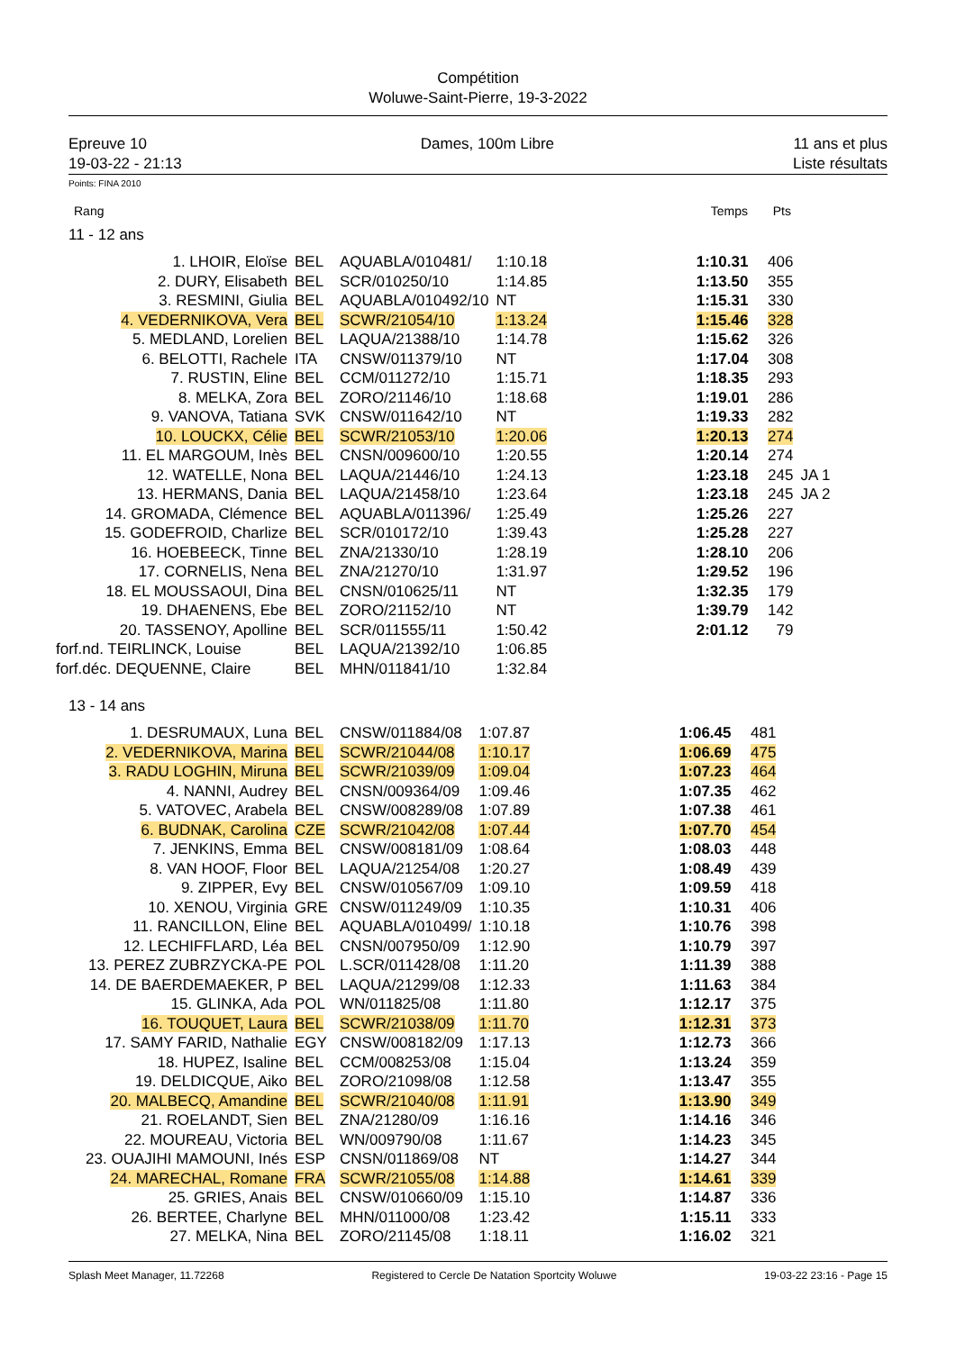Compétition
Woluwe-Saint-Pierre, 19-3-2022
Epreuve 10
19-03-22 - 21:13
Dames, 100m Libre 11 ans et plus
Liste résultats
Points: FINA 2010
| Rang | Temps | Pts |
11 - 12 ans
| 1. LHOIR, Eloïse | BEL | AQUABLA/010481/ | 1:10.18 | 1:10.31 | 406 | |
| 2. DURY, Elisabeth | BEL | SCR/010250/10 | 1:14.85 | 1:13.50 | 355 | |
| 3. RESMINI, Giulia | BEL | AQUABLA/010492/10 | NT | 1:15.31 | 330 | |
| 4. VEDERNIKOVA, Vera | BEL | SCWR/21054/10 | 1:13.24 | 1:15.46 | 328 | |
| 5. MEDLAND, Lorelien | BEL | LAQUA/21388/10 | 1:14.78 | 1:15.62 | 326 | |
| 6. BELOTTI, Rachele | ITA | CNSW/011379/10 | NT | 1:17.04 | 308 | |
| 7. RUSTIN, Eline | BEL | CCM/011272/10 | 1:15.71 | 1:18.35 | 293 | |
| 8. MELKA, Zora | BEL | ZORO/21146/10 | 1:18.68 | 1:19.01 | 286 | |
| 9. VANOVA, Tatiana | SVK | CNSW/011642/10 | NT | 1:19.33 | 282 | |
| 10. LOUCKX, Célie | BEL | SCWR/21053/10 | 1:20.06 | 1:20.13 | 274 | |
| 11. EL MARGOUM, Inès | BEL | CNSN/009600/10 | 1:20.55 | 1:20.14 | 274 | |
| 12. WATELLE, Nona | BEL | LAQUA/21446/10 | 1:24.13 | 1:23.18 | 245 | JA 1 |
| 13. HERMANS, Dania | BEL | LAQUA/21458/10 | 1:23.64 | 1:23.18 | 245 | JA 2 |
| 14. GROMADA, Clémence | BEL | AQUABLA/011396/ | 1:25.49 | 1:25.26 | 227 | |
| 15. GODEFROID, Charlize | BEL | SCR/010172/10 | 1:39.43 | 1:25.28 | 227 | |
| 16. HOEBEECK, Tinne | BEL | ZNA/21330/10 | 1:28.19 | 1:28.10 | 206 | |
| 17. CORNELIS, Nena | BEL | ZNA/21270/10 | 1:31.97 | 1:29.52 | 196 | |
| 18. EL MOUSSAOUI, Dina | BEL | CNSN/010625/11 | NT | 1:32.35 | 179 | |
| 19. DHAENENS, Ebe | BEL | ZORO/21152/10 | NT | 1:39.79 | 142 | |
| 20. TASSENOY, Apolline | BEL | SCR/011555/11 | 1:50.42 | 2:01.12 | 79 | |
| forf.nd. TEIRLINCK, Louise | BEL | LAQUA/21392/10 | 1:06.85 | | | |
| forf.déc. DEQUENNE, Claire | BEL | MHN/011841/10 | 1:32.84 | | | |
13 - 14 ans
| 1. DESRUMAUX, Luna | BEL | CNSW/011884/08 | 1:07.87 | 1:06.45 | 481 | |
| 2. VEDERNIKOVA, Marina | BEL | SCWR/21044/08 | 1:10.17 | 1:06.69 | 475 | |
| 3. RADU LOGHIN, Miruna | BEL | SCWR/21039/09 | 1:09.04 | 1:07.23 | 464 | |
| 4. NANNI, Audrey | BEL | CNSN/009364/09 | 1:09.46 | 1:07.35 | 462 | |
| 5. VATOVEC, Arabela | BEL | CNSW/008289/08 | 1:07.89 | 1:07.38 | 461 | |
| 6. BUDNAK, Carolina | CZE | SCWR/21042/08 | 1:07.44 | 1:07.70 | 454 | |
| 7. JENKINS, Emma | BEL | CNSW/008181/09 | 1:08.64 | 1:08.03 | 448 | |
| 8. VAN HOOF, Floor | BEL | LAQUA/21254/08 | 1:20.27 | 1:08.49 | 439 | |
| 9. ZIPPER, Evy | BEL | CNSW/010567/09 | 1:09.10 | 1:09.59 | 418 | |
| 10. XENOU, Virginia | GRE | CNSW/011249/09 | 1:10.35 | 1:10.31 | 406 | |
| 11. RANCILLON, Eline | BEL | AQUABLA/010499/ | 1:10.18 | 1:10.76 | 398 | |
| 12. LECHIFFLARD, Léa | BEL | CNSN/007950/09 | 1:12.90 | 1:10.79 | 397 | |
| 13. PEREZ ZUBRZYCKA-PE | POL | L.SCR/011428/08 | 1:11.20 | 1:11.39 | 388 | |
| 14. DE BAERDEMAEKER, P | BEL | LAQUA/21299/08 | 1:12.33 | 1:11.63 | 384 | |
| 15. GLINKA, Ada | POL | WN/011825/08 | 1:11.80 | 1:12.17 | 375 | |
| 16. TOUQUET, Laura | BEL | SCWR/21038/09 | 1:11.70 | 1:12.31 | 373 | |
| 17. SAMY FARID, Nathalie | EGY | CNSW/008182/09 | 1:17.13 | 1:12.73 | 366 | |
| 18. HUPEZ, Isaline | BEL | CCM/008253/08 | 1:15.04 | 1:13.24 | 359 | |
| 19. DELDICQUE, Aiko | BEL | ZORO/21098/08 | 1:12.58 | 1:13.47 | 355 | |
| 20. MALBECQ, Amandine | BEL | SCWR/21040/08 | 1:11.91 | 1:13.90 | 349 | |
| 21. ROELANDT, Sien | BEL | ZNA/21280/09 | 1:16.16 | 1:14.16 | 346 | |
| 22. MOUREAU, Victoria | BEL | WN/009790/08 | 1:11.67 | 1:14.23 | 345 | |
| 23. OUAJIHI MAMOUNI, Inés | ESP | CNSN/011869/08 | NT | 1:14.27 | 344 | |
| 24. MARECHAL, Romane | FRA | SCWR/21055/08 | 1:14.88 | 1:14.61 | 339 | |
| 25. GRIES, Anais | BEL | CNSW/010660/09 | 1:15.10 | 1:14.87 | 336 | |
| 26. BERTEE, Charlyne | BEL | MHN/011000/08 | 1:23.42 | 1:15.11 | 333 | |
| 27. MELKA, Nina | BEL | ZORO/21145/08 | 1:18.11 | 1:16.02 | 321 | |
Splash Meet Manager, 11.72268 Registered to Cercle De Natation Sportcity Woluwe
19-03-22 23:16 - Page 15